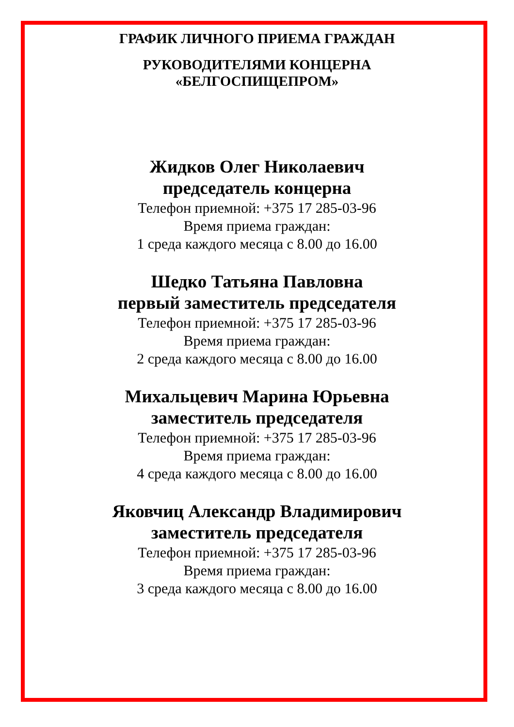ГРАФИК ЛИЧНОГО ПРИЕМА ГРАЖДАН
РУКОВОДИТЕЛЯМИ КОНЦЕРНА
«БЕЛГОСПИЩЕПРОМ»
Жидков Олег Николаевич
председатель концерна
Телефон приемной: +375 17 285-03-96
Время приема граждан:
1 среда каждого месяца с 8.00 до 16.00
Шедко Татьяна Павловна
первый заместитель председателя
Телефон приемной: +375 17 285-03-96
Время приема граждан:
2 среда каждого месяца с 8.00 до 16.00
Михальцевич Марина Юрьевна
заместитель председателя
Телефон приемной: +375 17 285-03-96
Время приема граждан:
4 среда каждого месяца с 8.00 до 16.00
Яковчиц Александр Владимирович
заместитель председателя
Телефон приемной: +375 17 285-03-96
Время приема граждан:
3 среда каждого месяца с 8.00 до 16.00